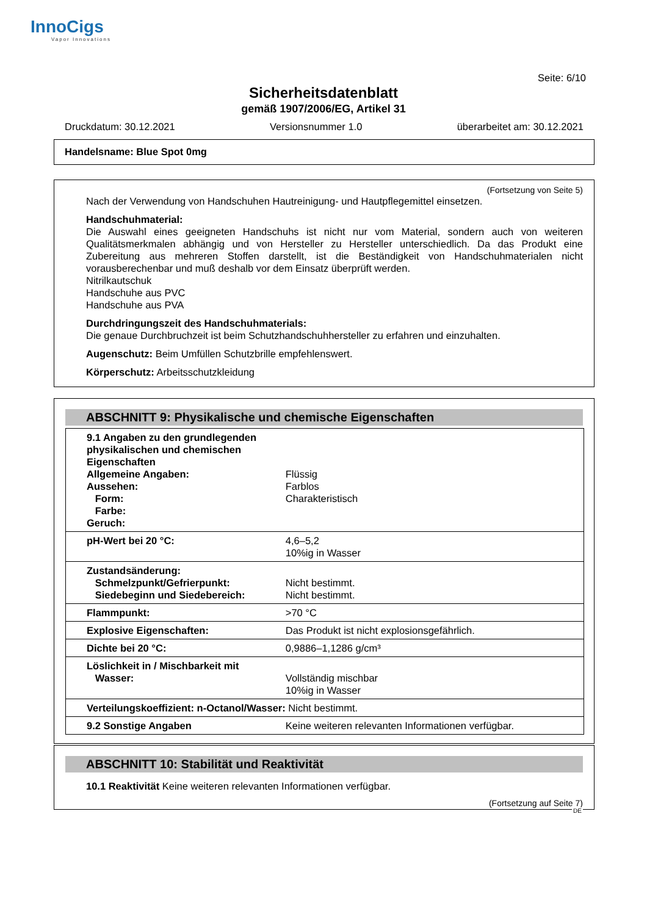InnoCigs
Vapor Innovations
Seite: 6/10
Sicherheitsdatenblatt
gemäß 1907/2006/EG, Artikel 31
Druckdatum: 30.12.2021 Versionsnummer 1.0 überarbeitet am: 30.12.2021
Handelsname: Blue Spot 0mg
(Fortsetzung von Seite 5)
Nach der Verwendung von Handschuhen Hautreinigung- und Hautpflegemittel einsetzen.
Handschuhmaterial:
Die Auswahl eines geeigneten Handschuhs ist nicht nur vom Material, sondern auch von weiteren Qualitätsmerkmalen abhängig und von Hersteller zu Hersteller unterschiedlich. Da das Produkt eine Zubereitung aus mehreren Stoffen darstellt, ist die Beständigkeit von Handschuhmaterialen nicht vorausberechenbar und muß deshalb vor dem Einsatz überprüft werden.
Nitrilkautschuk
Handschuhe aus PVC
Handschuhe aus PVA
Durchdringungszeit des Handschuhmaterials:
Die genaue Durchbruchzeit ist beim Schutzhandschuhhersteller zu erfahren und einzuhalten.
Augenschutz: Beim Umfüllen Schutzbrille empfehlenswert.
Körperschutz: Arbeitsschutzkleidung
ABSCHNITT 9: Physikalische und chemische Eigenschaften
| 9.1 Angaben zu den grundlegenden physikalischen und chemischen Eigenschaften Allgemeine Angaben: Aussehen: Form: Farbe: Geruch: | Flüssig Farblos Charakteristisch |
| pH-Wert bei 20 °C: | 4,6–5,2 10%ig in Wasser |
| Zustandsänderung: Schmelzpunkt/Gefrierpunkt: Siedebeginn und Siedebereich: | Nicht bestimmt. Nicht bestimmt. |
| Flammpunkt: | >70 °C |
| Explosive Eigenschaften: | Das Produkt ist nicht explosionsgefährlich. |
| Dichte bei 20 °C: | 0,9886–1,1286 g/cm³ |
| Löslichkeit in / Mischbarkeit mit Wasser: | Vollständig mischbar 10%ig in Wasser |
| Verteilungskoeffizient: n-Octanol/Wasser: | Nicht bestimmt. |
| 9.2 Sonstige Angaben | Keine weiteren relevanten Informationen verfügbar. |
ABSCHNITT 10: Stabilität und Reaktivität
10.1 Reaktivität Keine weiteren relevanten Informationen verfügbar.
(Fortsetzung auf Seite 7)
DE